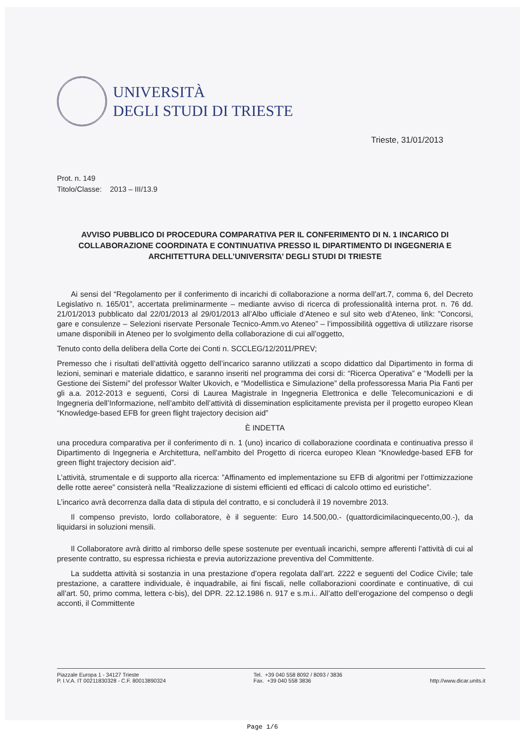UNIVERSITÀ
DEGLI STUDI DI TRIESTE
Trieste, 31/01/2013
Prot. n. 149
Titolo/Classe: 2013 – III/13.9
AVVISO PUBBLICO DI PROCEDURA COMPARATIVA PER IL CONFERIMENTO DI N. 1 INCARICO DI COLLABORAZIONE COORDINATA E CONTINUATIVA PRESSO IL DIPARTIMENTO DI INGEGNERIA E ARCHITETTURA DELL’UNIVERSITA’ DEGLI STUDI DI TRIESTE
Ai sensi del “Regolamento per il conferimento di incarichi di collaborazione a norma dell’art.7, comma 6, del Decreto Legislativo n. 165/01”, accertata preliminarmente – mediante avviso di ricerca di professionalità interna prot. n. 76 dd. 21/01/2013 pubblicato dal 22/01/2013 al 29/01/2013 all’Albo ufficiale d’Ateneo e sul sito web d’Ateneo, link: ”Concorsi, gare e consulenze – Selezioni riservate Personale Tecnico-Amm.vo Ateneo” – l’impossibilità oggettiva di utilizzare risorse umane disponibili in Ateneo per lo svolgimento della collaborazione di cui all’oggetto,
Tenuto conto della delibera della Corte dei Conti n. SCCLEG/12/2011/PREV;
Premesso che i risultati dell’attività oggetto dell’incarico saranno utilizzati a scopo didattico dal Dipartimento in forma di lezioni, seminari e materiale didattico, e saranno inseriti nel programma dei corsi di: “Ricerca Operativa” e “Modelli per la Gestione dei Sistemi” del professor Walter Ukovich, e “Modellistica e Simulazione” della professoressa Maria Pia Fanti per gli a.a. 2012-2013 e seguenti, Corsi di Laurea Magistrale in Ingegneria Elettronica e delle Telecomunicazioni e di Ingegneria dell’Informazione, nell’ambito dell’attività di dissemination esplicitamente prevista per il progetto europeo Klean “Knowledge-based EFB for green flight trajectory decision aid”
È INDETTA
una procedura comparativa per il conferimento di n. 1 (uno) incarico di collaborazione coordinata e continuativa presso il Dipartimento di Ingegneria e Architettura, nell’ambito del Progetto di ricerca europeo Klean “Knowledge-based EFB for green flight trajectory decision aid”.
L’attività, strumentale e di supporto alla ricerca: ”Affinamento ed implementazione su EFB di algoritmi per l’ottimizzazione delle rotte aeree” consisterà nella “Realizzazione di sistemi efficienti ed efficaci di calcolo ottimo ed euristiche”.
L’incarico avrà decorrenza dalla data di stipula del contratto, e si concluderà il 19 novembre 2013.
Il compenso previsto, lordo collaboratore, è il seguente: Euro 14.500,00.- (quattordicimilacinquecento,00.-), da liquidarsi in soluzioni mensili.
Il Collaboratore avrà diritto al rimborso delle spese sostenute per eventuali incarichi, sempre afferenti l’attività di cui al presente contratto, su espressa richiesta e previa autorizzazione preventiva del Committente.
La suddetta attività si sostanzia in una prestazione d’opera regolata dall’art. 2222 e seguenti del Codice Civile; tale prestazione, a carattere individuale, è inquadrabile, ai fini fiscali, nelle collaborazioni coordinate e continuative, di cui all’art. 50, primo comma, lettera c-bis), del DPR. 22.12.1986 n. 917 e s.m.i.. All’atto dell’erogazione del compenso o degli acconti, il Committente
Piazzale Europa 1 - 34127 Trieste
P. I.V.A. IT 00211830328 - C.F. 80013890324
Tel. +39 040 558 8092 / 8093 / 3836
Fax. +39 040 558 3836
http://www.dicar.units.it
Page 1/6